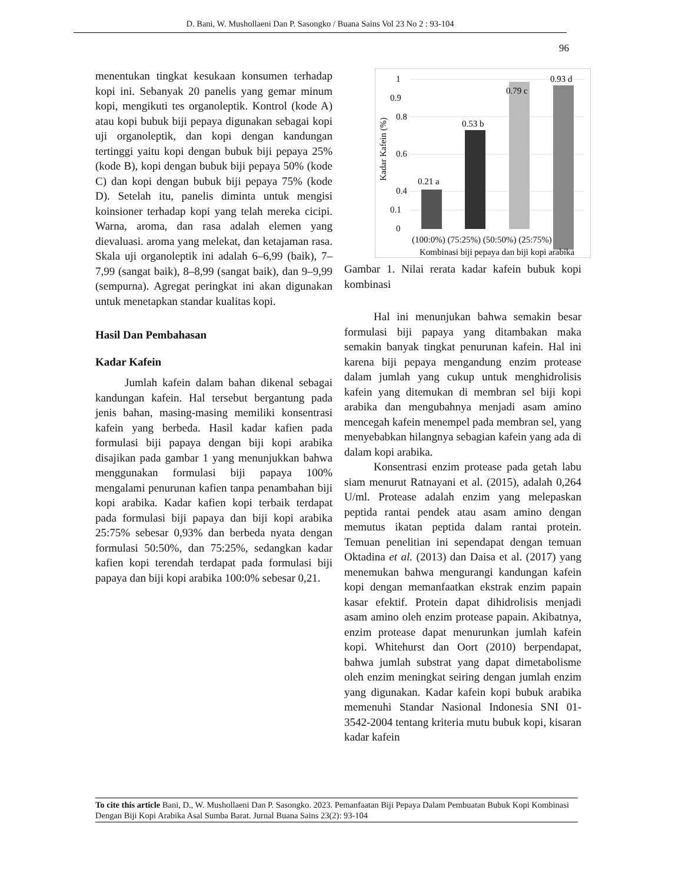D. Bani, W. Mushollaeni Dan P. Sasongko / Buana Sains Vol 23 No 2 : 93-104
96
menentukan tingkat kesukaan konsumen terhadap kopi ini. Sebanyak 20 panelis yang gemar minum kopi, mengikuti tes organoleptik. Kontrol (kode A) atau kopi bubuk biji pepaya digunakan sebagai kopi uji organoleptik, dan kopi dengan kandungan tertinggi yaitu kopi dengan bubuk biji pepaya 25% (kode B), kopi dengan bubuk biji pepaya 50% (kode C) dan kopi dengan bubuk biji pepaya 75% (kode D). Setelah itu, panelis diminta untuk mengisi koinsioner terhadap kopi yang telah mereka cicipi. Warna, aroma, dan rasa adalah elemen yang dievaluasi. aroma yang melekat, dan ketajaman rasa. Skala uji organoleptik ini adalah 6–6,99 (baik), 7–7,99 (sangat baik), 8–8,99 (sangat baik), dan 9–9,99 (sempurna). Agregat peringkat ini akan digunakan untuk menetapkan standar kualitas kopi.
Hasil Dan Pembahasan
Kadar Kafein
Jumlah kafein dalam bahan dikenal sebagai kandungan kafein. Hal tersebut bergantung pada jenis bahan, masing-masing memiliki konsentrasi kafein yang berbeda. Hasil kadar kafien pada formulasi biji papaya dengan biji kopi arabika disajikan pada gambar 1 yang menunjukkan bahwa menggunakan formulasi biji papaya 100% mengalami penurunan kafien tanpa penambahan biji kopi arabika. Kadar kafien kopi terbaik terdapat pada formulasi biji papaya dan biji kopi arabika 25:75% sebesar 0,93% dan berbeda nyata dengan formulasi 50:50%, dan 75:25%, sedangkan kadar kafien kopi terendah terdapat pada formulasi biji papaya dan biji kopi arabika 100:0% sebesar 0,21.
1
0.9
0.1
0
0.8
0.6
0.4
Kadar Kafein (%)
0.21 a
0.53 b
0.79 c
0.93 d
(100:0%) (75:25%) (50:50%) (25:75%)
Kombinasi biji pepaya dan biji kopi arabika
Gambar 1. Nilai rerata kadar kafein bubuk kopi kombinasi
Hal ini menunjukan bahwa semakin besar formulasi biji papaya yang ditambakan maka semakin banyak tingkat penurunan kafein. Hal ini karena biji pepaya mengandung enzim protease dalam jumlah yang cukup untuk menghidrolisis kafein yang ditemukan di membran sel biji kopi arabika dan mengubahnya menjadi asam amino mencegah kafein menempel pada membran sel, yang menyebabkan hilangnya sebagian kafein yang ada di dalam kopi arabika.
Konsentrasi enzim protease pada getah labu siam menurut Ratnayani et al. (2015), adalah 0,264 U/ml. Protease adalah enzim yang melepaskan peptida rantai pendek atau asam amino dengan memutus ikatan peptida dalam rantai protein. Temuan penelitian ini sependapat dengan temuan Oktadina et al. (2013) dan Daisa et al. (2017) yang menemukan bahwa mengurangi kandungan kafein kopi dengan memanfaatkan ekstrak enzim papain kasar efektif. Protein dapat dihidrolisis menjadi asam amino oleh enzim protease papain. Akibatnya, enzim protease dapat menurunkan jumlah kafein kopi. Whitehurst dan Oort (2010) berpendapat, bahwa jumlah substrat yang dapat dimetabolisme oleh enzim meningkat seiring dengan jumlah enzim yang digunakan. Kadar kafein kopi bubuk arabika memenuhi Standar Nasional Indonesia SNI 01-3542-2004 tentang kriteria mutu bubuk kopi, kisaran kadar kafein
To cite this article Bani, D., W. Mushollaeni Dan P. Sasongko. 2023. Pemanfaatan Biji Pepaya Dalam Pembuatan Bubuk Kopi Kombinasi Dengan Biji Kopi Arabika Asal Sumba Barat. Jurnal Buana Sains 23(2): 93-104